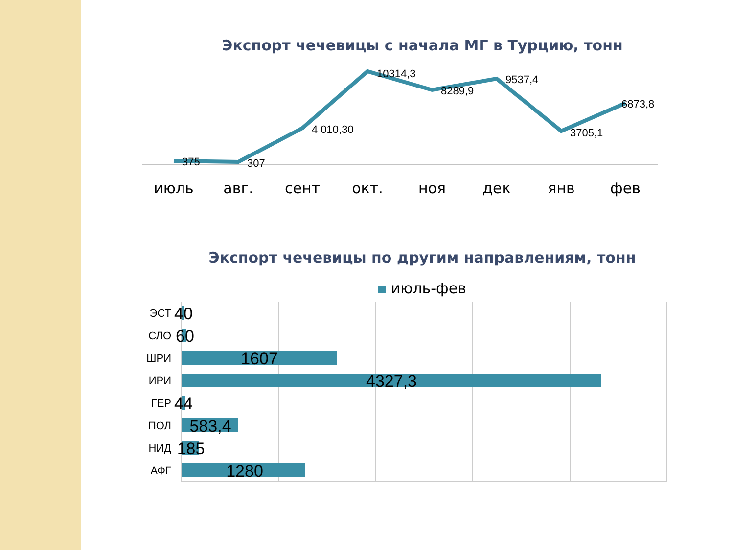Экспорт чечевицы с начала МГ в Турцию, тонн
375
307
4 010,30
10314,3
8289,9
9537,4
3705,1
6873,8
июль
авг.
сент
окт.
ноя
дек
янв
фев
Экспорт чечевицы по другим направлениям, тонн
июль-фев
ЭСТ
СЛО
ШРИ
ИРИ
ГЕР
ПОЛ
НИД
АФГ
40
60
1607
4327,3
44
583,4
185
1280